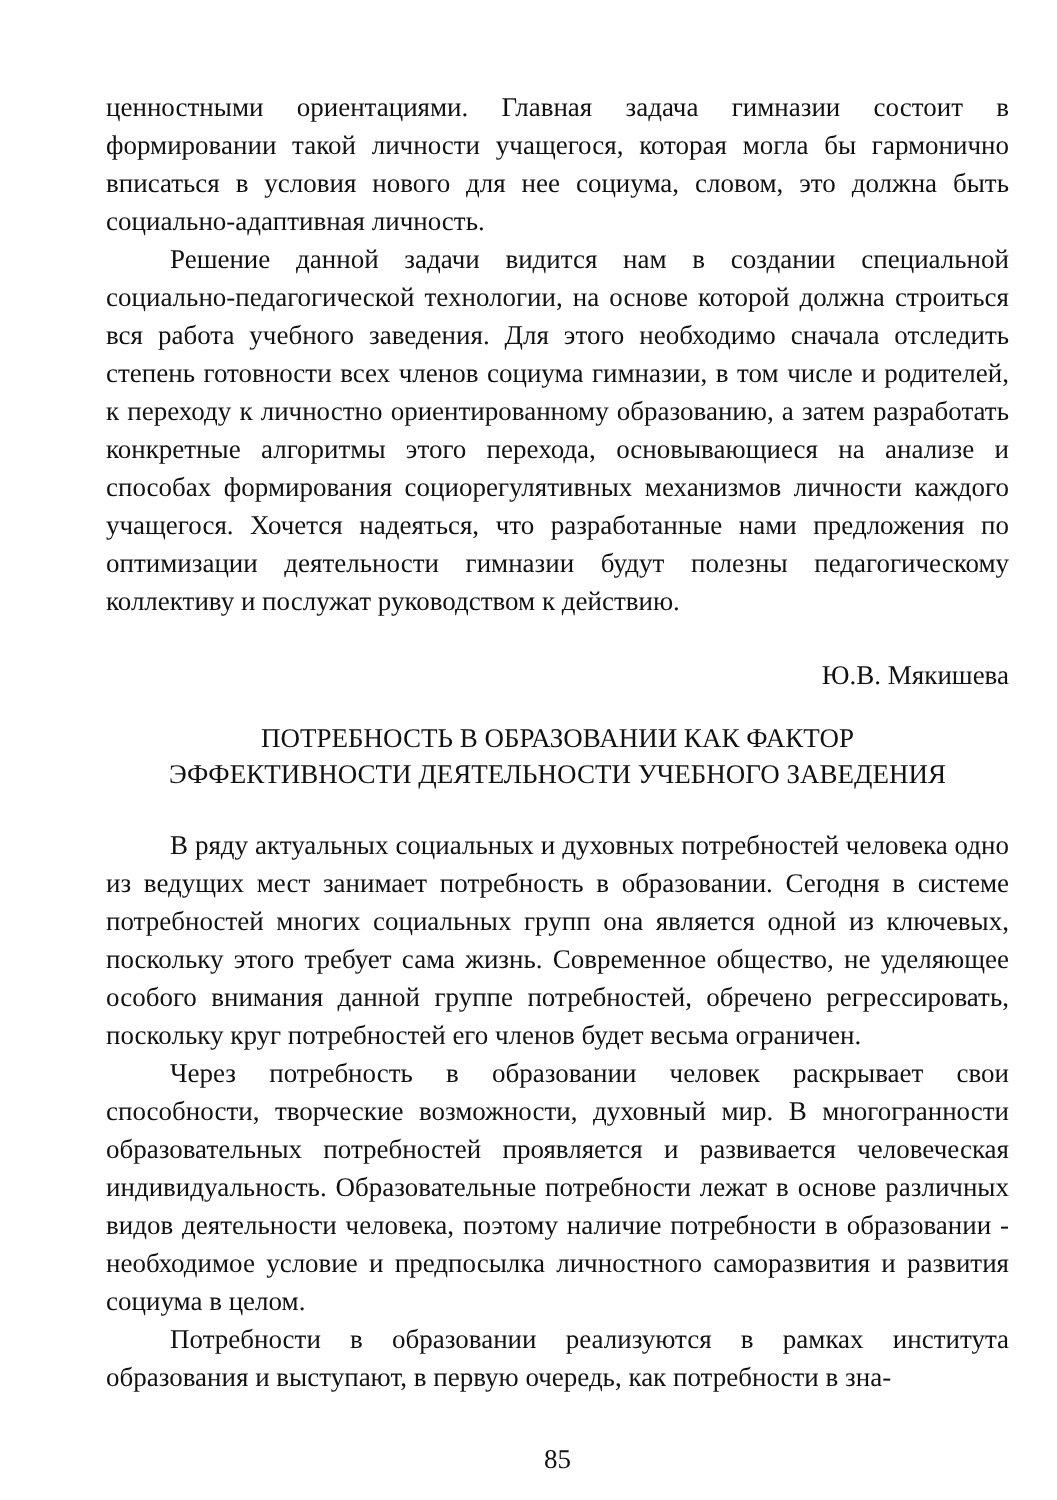ценностными ориентациями. Главная задача гимназии состоит в формировании такой личности учащегося, которая могла бы гармонично вписаться в условия нового для нее социума, словом, это должна быть социально-адаптивная личность.
Решение данной задачи видится нам в создании специальной социально-педагогической технологии, на основе которой должна строиться вся работа учебного заведения. Для этого необходимо сначала отследить степень готовности всех членов социума гимназии, в том числе и родителей, к переходу к личностно ориентированному образованию, а затем разработать конкретные алгоритмы этого перехода, основывающиеся на анализе и способах формирования социорегулятивных механизмов личности каждого учащегося. Хочется надеяться, что разработанные нами предложения по оптимизации деятельности гимназии будут полезны педагогическому коллективу и послужат руководством к действию.
Ю.В. Мякишева
ПОТРЕБНОСТЬ В ОБРАЗОВАНИИ КАК ФАКТОР
ЭФФЕКТИВНОСТИ ДЕЯТЕЛЬНОСТИ УЧЕБНОГО ЗАВЕДЕНИЯ
В ряду актуальных социальных и духовных потребностей человека одно из ведущих мест занимает потребность в образовании. Сегодня в системе потребностей многих социальных групп она является одной из ключевых, поскольку этого требует сама жизнь. Современное общество, не уделяющее особого внимания данной группе потребностей, обречено регрессировать, поскольку круг потребностей его членов будет весьма ограничен.
Через потребность в образовании человек раскрывает свои способности, творческие возможности, духовный мир. В многогранности образовательных потребностей проявляется и развивается человеческая индивидуальность. Образовательные потребности лежат в основе различных видов деятельности человека, поэтому наличие потребности в образовании - необходимое условие и предпосылка личностного саморазвития и развития социума в целом.
Потребности в образовании реализуются в рамках института образования и выступают, в первую очередь, как потребности в зна-
85